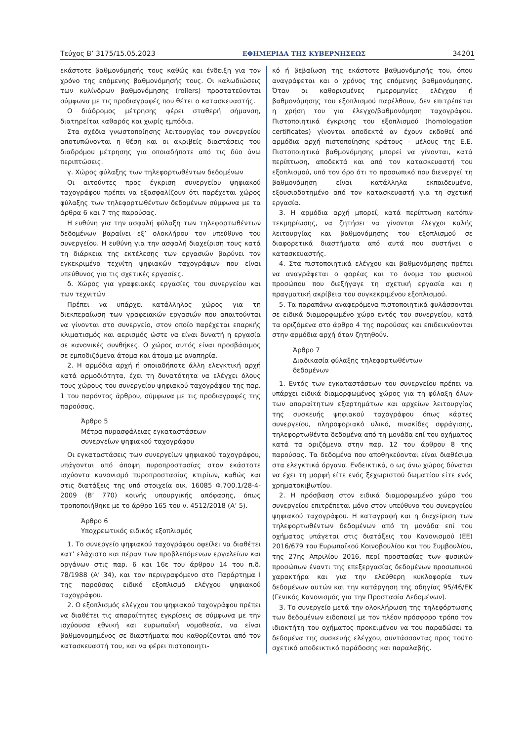Τεύχος B’ 3175/15.05.2023 ΕΦΗΜΕΡΙΔΑ ΤΗΣ ΚΥΒΕΡΝΗΣΕΩΣ 34201
εκάστοτε βαθμονόμησής τους καθώς και ένδειξη για τον χρόνο της επόμενης βαθμονόμησής τους. Οι καλωδιώσεις των κυλίνδρων βαθμονόμησης (rollers) προστατεύονται σύμφωνα με τις προδιαγραφές που θέτει ο κατασκευαστής.
Ο διάδρομος μέτρησης φέρει σταθερή σήμανση, διατηρείται καθαρός και χωρίς εμπόδια.
Στα σχέδια γνωστοποίησης λειτουργίας του συνεργείου αποτυπώνονται η θέση και οι ακριβείς διαστάσεις του διαδρόμου μέτρησης για οποιαδήποτε από τις δύο άνω περιπτώσεις.
γ. Χώρος φύλαξης των τηλεφορτωθέντων δεδομένων
Οι αιτούντες προς έγκριση συνεργείου ψηφιακού ταχογράφου πρέπει να εξασφαλίζουν ότι παρέχεται χώρος φύλαξης των τηλεφορτωθέντων δεδομένων σύμφωνα με τα άρθρα 6 και 7 της παρούσας.
Η ευθύνη για την ασφαλή φύλαξη των τηλεφορτωθέντων δεδομένων βαραίνει εξ’ ολοκλήρου τον υπεύθυνο του συνεργείου. Η ευθύνη για την ασφαλή διαχείριση τους κατά τη διάρκεια της εκτέλεσης των εργασιών βαρύνει τον εγκεκριμένο τεχνίτη ψηφιακών ταχογράφων που είναι υπεύθυνος για τις σχετικές εργασίες.
δ. Χώρος για γραφειακές εργασίες του συνεργείου και των τεχνιτών
Πρέπει να υπάρχει κατάλληλος χώρος για τη διεκπεραίωση των γραφειακών εργασιών που απαιτούνται να γίνονται στο συνεργείο, στον οποίο παρέχεται επαρκής κλιματισμός και αερισμός ώστε να είναι δυνατή η εργασία σε κανονικές συνθήκες. Ο χώρος αυτός είναι προσβάσιμος σε εμποδιζόμενα άτομα και άτομα με αναπηρία.
2. Η αρμόδια αρχή ή οποιαδήποτε άλλη ελεγκτική αρχή κατά αρμοδιότητα, έχει τη δυνατότητα να ελέγχει όλους τους χώρους του συνεργείου ψηφιακού ταχογράφου της παρ. 1 του παρόντος άρθρου, σύμφωνα με τις προδιαγραφές της παρούσας.
Άρθρο 5
Μέτρα πυρασφάλειας εγκαταστάσεων
συνεργείων ψηφιακού ταχογράφου
Οι εγκαταστάσεις των συνεργείων ψηφιακού ταχογράφου, υπάγονται από άποψη πυροπροστασίας στον εκάστοτε ισχύοντα κανονισμό πυροπροστασίας κτιρίων, καθώς και στις διατάξεις της υπό στοιχεία οικ. 16085 Φ.700.1/28-4-2009 (Β’ 770) κοινής υπουργικής απόφασης, όπως τροποποιήθηκε με το άρθρο 165 του ν. 4512/2018 (Α’ 5).
Άρθρο 6
Υποχρεωτικός ειδικός εξοπλισμός
1. Το συνεργείο ψηφιακού ταχογράφου οφείλει να διαθέτει κατ’ ελάχιστο και πέραν των προβλεπόμενων εργαλείων και οργάνων στις παρ. 6 και 16ε του άρθρου 14 του π.δ. 78/1988 (Α’ 34), και τον περιγραφόμενο στο Παράρτημα Ι της παρούσας ειδικό εξοπλισμό ελέγχου ψηφιακού ταχογράφου.
2. Ο εξοπλισμός ελέγχου του ψηφιακού ταχογράφου πρέπει να διαθέτει τις απαραίτητες εγκρίσεις σε σύμφωνα με την ισχύουσα εθνική και ευρωπαϊκή νομοθεσία, να είναι βαθμονομημένος σε διαστήματα που καθορίζονται από τον κατασκευαστή του, και να φέρει πιστοποιητι-
κό ή βεβαίωση της εκάστοτε βαθμονόμησής του, όπου αναγράφεται και ο χρόνος της επόμενης βαθμονόμησης. Όταν οι καθορισμένες ημερομηνίες ελέγχου ή βαθμονόμησης του εξοπλισμού παρέλθουν, δεν επιτρέπεται η χρήση του για έλεγχο/βαθμονόμηση ταχογράφου. Πιστοποιητικά έγκρισης του εξοπλισμού (homologation certificates) γίνονται αποδεκτά αν έχουν εκδοθεί από αρμόδια αρχή πιστοποίησης κράτους - μέλους της Ε.Ε. Πιστοποιητικά βαθμονόμησης μπορεί να γίνονται, κατά περίπτωση, αποδεκτά και από τον κατασκευαστή του εξοπλισμού, υπό τον όρο ότι το προσωπικό που διενεργεί τη βαθμονόμηση είναι κατάλληλα εκπαιδευμένο, εξουσιοδοτημένο από τον κατασκευαστή για τη σχετική εργασία.
3. Η αρμόδια αρχή μπορεί, κατά περίπτωση κατόπιν τεκμηρίωσης, να ζητήσει να γίνονται έλεγχοι καλής λειτουργίας και βαθμονόμησης του εξοπλισμού σε διαφορετικά διαστήματα από αυτά που συστήνει ο κατασκευαστής.
4. Στα πιστοποιητικά ελέγχου και βαθμονόμησης πρέπει να αναγράφεται ο φορέας και το όνομα του φυσικού προσώπου που διεξήγαγε τη σχετική εργασία και η πραγματική ακρίβεια του συγκεκριμένου εξοπλισμού.
5. Τα παραπάνω αναφερόμενα πιστοποιητικά φυλάσσονται σε ειδικά διαμορφωμένο χώρο εντός του συνεργείου, κατά τα οριζόμενα στο άρθρο 4 της παρούσας και επιδεικνύονται στην αρμόδια αρχή όταν ζητηθούν.
Άρθρο 7
Διαδικασία φύλαξης τηλεφορτωθέντων
δεδομένων
1. Εντός των εγκαταστάσεων του συνεργείου πρέπει να υπάρχει ειδικά διαμορφωμένος χώρος για τη φύλαξη όλων των απαραίτητων εξαρτημάτων και αρχείων λειτουργίας της συσκευής ψηφιακού ταχογράφου όπως κάρτες συνεργείου, πληροφοριακό υλικό, πινακίδες σφράγισης, τηλεφορτωθέντα δεδομένα από τη μονάδα επί του οχήματος κατά τα οριζόμενα στην παρ. 12 του άρθρου 8 της παρούσας. Τα δεδομένα που αποθηκεύονται είναι διαθέσιμα στα ελεγκτικά όργανα. Ενδεικτικά, ο ως άνω χώρος δύναται να έχει τη μορφή είτε ενός ξεχωριστού δωματίου είτε ενός χρηματοκιβωτίου.
2. Η πρόσβαση στον ειδικά διαμορφωμένο χώρο του συνεργείου επιτρέπεται μόνο στον υπεύθυνο του συνεργείου ψηφιακού ταχογράφου. Η καταγραφή και η διαχείριση των τηλεφορτωθέντων δεδομένων από τη μονάδα επί του οχήματος υπάγεται στις διατάξεις του Κανονισμού (ΕΕ) 2016/679 του Ευρωπαϊκού Κοινοβουλίου και του Συμβουλίου, της 27ης Απριλίου 2016, περί προστασίας των φυσικών προσώπων έναντι της επεξεργασίας δεδομένων προσωπικού χαρακτήρα και για την ελεύθερη κυκλοφορία των δεδομένων αυτών και την κατάργηση της οδηγίας 95/46/ΕΚ (Γενικός Κανονισμός για την Προστασία Δεδομένων).
3. Το συνεργείο μετά την ολοκλήρωση της τηλεφόρτωσης των δεδομένων ειδοποιεί με τον πλέον πρόσφορο τρόπο τον ιδιοκτήτη του οχήματος προκειμένου να του παραδώσει τα δεδομένα της συσκευής ελέγχου, συντάσσοντας προς τούτο σχετικό αποδεικτικό παράδοσης και παραλαβής.